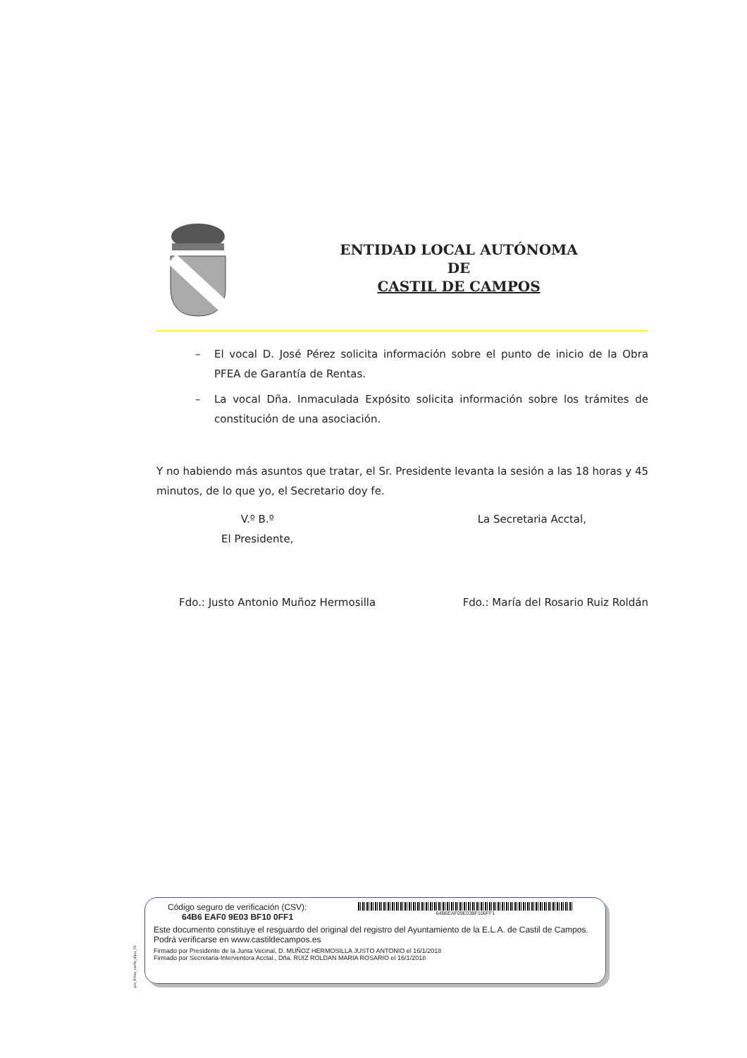ENTIDAD LOCAL AUTÓNOMA
DE
CASTIL DE CAMPOS
– El vocal D. José Pérez solicita información sobre el punto de inicio de la Obra PFEA de Garantía de Rentas.
– La vocal Dña. Inmaculada Expósito solicita información sobre los trámites de constitución de una asociación.
Y no habiendo más asuntos que tratar, el Sr. Presidente levanta la sesión a las 18 horas y 45 minutos, de lo que yo, el Secretario doy fe.
V.º B.º
El Presidente,
La Secretaria Acctal,
Fdo.: Justo Antonio Muñoz Hermosilla
Fdo.: María del Rosario Ruiz Roldán
pie_firma_corto_dipu_01
Código seguro de verificación (CSV):
64B6 EAF0 9E03 BF10 0FF1
64B6EAF09E03BF100FF1
Este documento constituye el resguardo del original del registro del Ayuntamiento de la E.L.A. de Castil de Campos. Podrá verificarse en www.castildecampos.es
Firmado por Presidente de la Junta Vecinal, D. MUÑOZ HERMOSILLA JUSTO ANTONIO el 16/1/2018
Firmado por Secretaria-Interventora Acctal., Dña. RUIZ ROLDAN MARIA ROSARIO el 16/1/2018